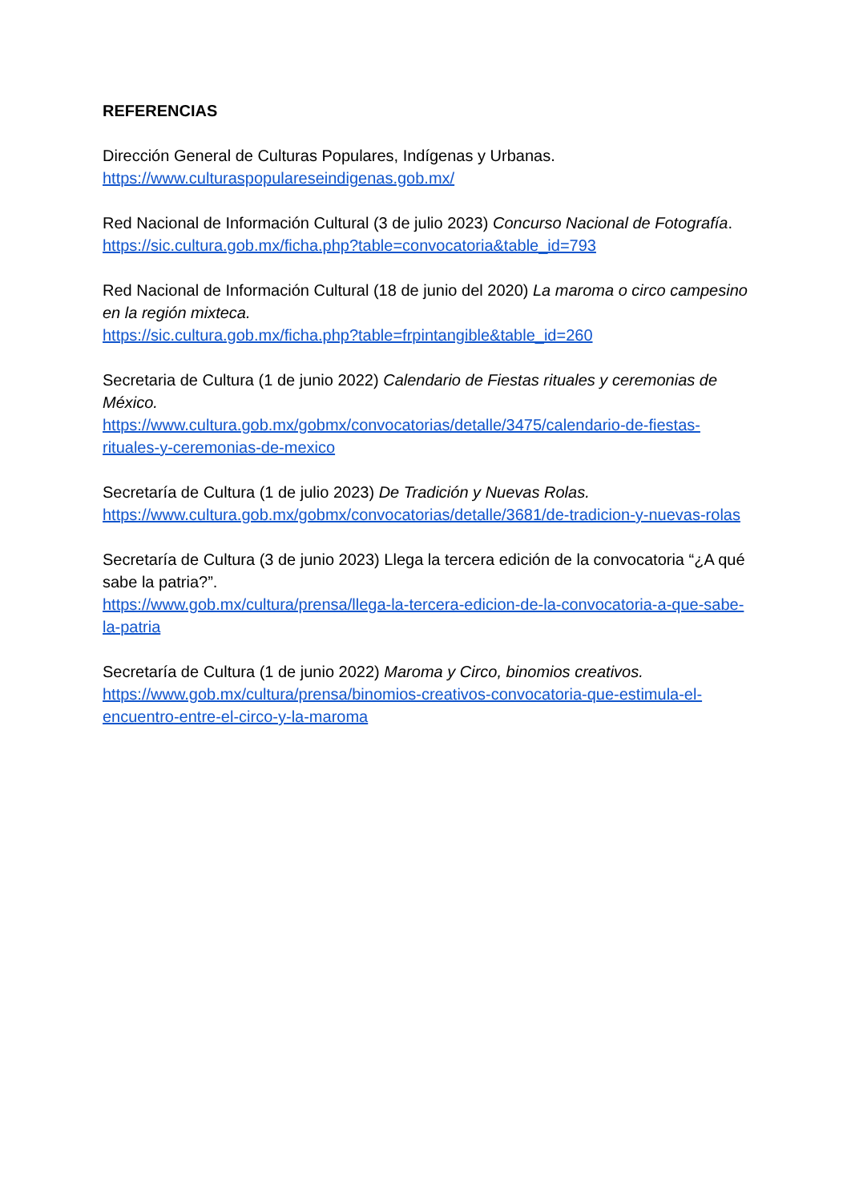REFERENCIAS
Dirección General de Culturas Populares, Indígenas y Urbanas.
https://www.culturaspopulareseindigenas.gob.mx/
Red Nacional de Información Cultural (3 de julio 2023) Concurso Nacional de Fotografía. https://sic.cultura.gob.mx/ficha.php?table=convocatoria&table_id=793
Red Nacional de Información Cultural (18 de junio del 2020) La maroma o circo campesino en la región mixteca.
https://sic.cultura.gob.mx/ficha.php?table=frpintangible&table_id=260
Secretaria de Cultura (1 de junio 2022) Calendario de Fiestas rituales y ceremonias de México.
https://www.cultura.gob.mx/gobmx/convocatorias/detalle/3475/calendario-de-fiestas-rituales-y-ceremonias-de-mexico
Secretaría de Cultura (1 de julio 2023) De Tradición y Nuevas Rolas.
https://www.cultura.gob.mx/gobmx/convocatorias/detalle/3681/de-tradicion-y-nuevas-rolas
Secretaría de Cultura (3 de junio 2023) Llega la tercera edición de la convocatoria “¿A qué sabe la patria?”.
https://www.gob.mx/cultura/prensa/llega-la-tercera-edicion-de-la-convocatoria-a-que-sabe-la-patria
Secretaría de Cultura (1 de junio 2022) Maroma y Circo, binomios creativos.
https://www.gob.mx/cultura/prensa/binomios-creativos-convocatoria-que-estimula-el-encuentro-entre-el-circo-y-la-maroma